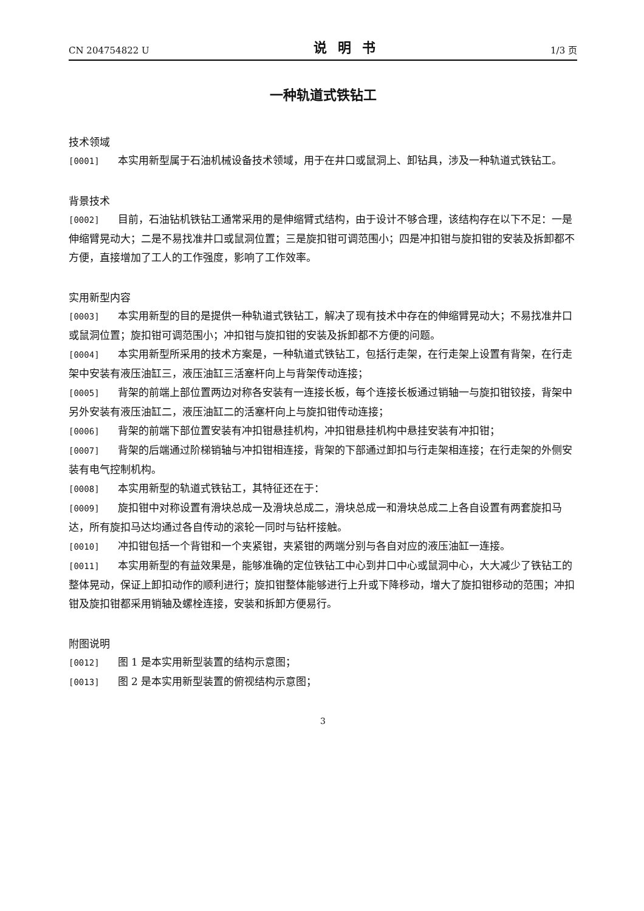CN 204754822 U 说明书 1/3 页
一种轨道式铁钻工
技术领域
[0001] 本实用新型属于石油机械设备技术领域，用于在井口或鼠洞上、卸钻具，涉及一种轨道式铁钻工。
背景技术
[0002] 目前，石油钻机铁钻工通常采用的是伸缩臂式结构，由于设计不够合理，该结构存在以下不足：一是伸缩臂晃动大；二是不易找准井口或鼠洞位置；三是旋扣钳可调范围小；四是冲扣钳与旋扣钳的安装及拆卸都不方便，直接增加了工人的工作强度，影响了工作效率。
实用新型内容
[0003] 本实用新型的目的是提供一种轨道式铁钻工，解决了现有技术中存在的伸缩臂晃动大；不易找准井口或鼠洞位置；旋扣钳可调范围小；冲扣钳与旋扣钳的安装及拆卸都不方便的问题。
[0004] 本实用新型所采用的技术方案是，一种轨道式铁钻工，包括行走架，在行走架上设置有背架，在行走架中安装有液压油缸三，液压油缸三活塞杆向上与背架传动连接；
[0005] 背架的前端上部位置两边对称各安装有一连接长板，每个连接长板通过销轴一与旋扣钳铰接，背架中另外安装有液压油缸二，液压油缸二的活塞杆向上与旋扣钳传动连接；
[0006] 背架的前端下部位置安装有冲扣钳悬挂机构，冲扣钳悬挂机构中悬挂安装有冲扣钳；
[0007] 背架的后端通过阶梯销轴与冲扣钳相连接，背架的下部通过卸扣与行走架相连接；在行走架的外侧安装有电气控制机构。
[0008] 本实用新型的轨道式铁钻工，其特征还在于：
[0009] 旋扣钳中对称设置有滑块总成一及滑块总成二，滑块总成一和滑块总成二上各自设置有两套旋扣马达，所有旋扣马达均通过各自传动的滚轮一同时与钻杆接触。
[0010] 冲扣钳包括一个背钳和一个夹紧钳，夹紧钳的两端分别与各自对应的液压油缸一连接。
[0011] 本实用新型的有益效果是，能够准确的定位铁钻工中心到井口中心或鼠洞中心，大大减少了铁钻工的整体晃动，保证上卸扣动作的顺利进行；旋扣钳整体能够进行上升或下降移动，增大了旋扣钳移动的范围；冲扣钳及旋扣钳都采用销轴及螺栓连接，安装和拆卸方便易行。
附图说明
[0012] 图 1 是本实用新型装置的结构示意图；
[0013] 图 2 是本实用新型装置的俯视结构示意图；
3